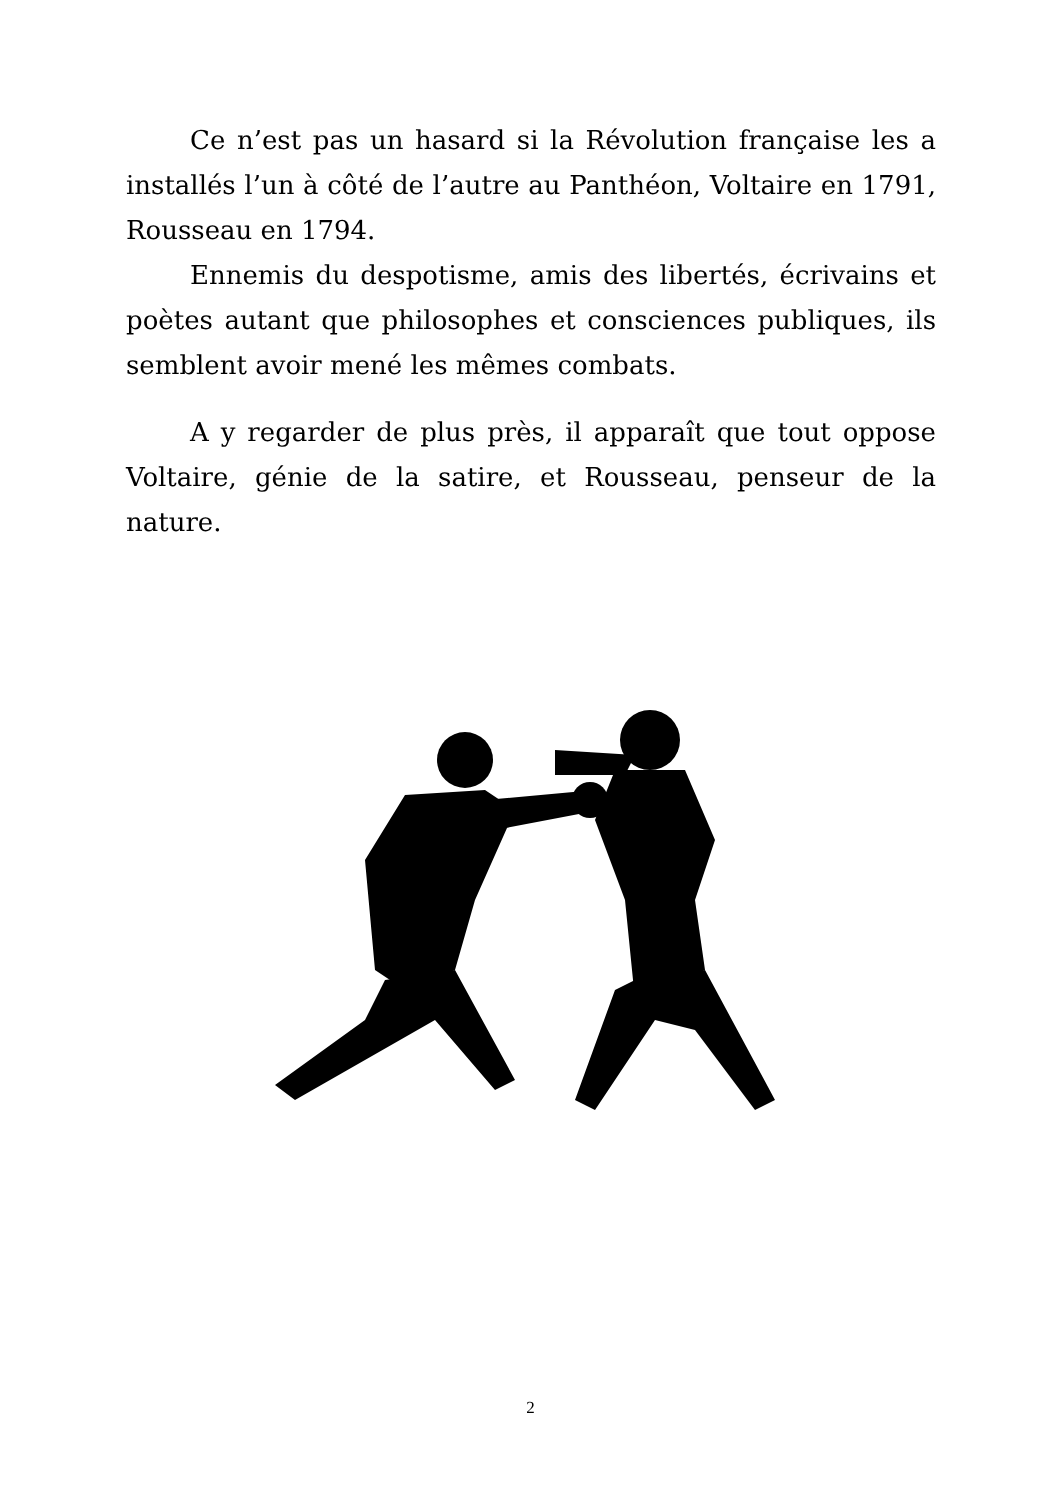Ce n’est pas un hasard si la Révolution française les a installés l’un à côté de l’autre au Panthéon, Voltaire en 1791, Rousseau en 1794.
Ennemis du despotisme, amis des libertés, écrivains et poètes autant que philosophes et consciences publiques, ils semblent avoir mené les mêmes combats.
A y regarder de plus près, il apparaît que tout oppose Voltaire, génie de la satire, et Rousseau, penseur de la nature.
2